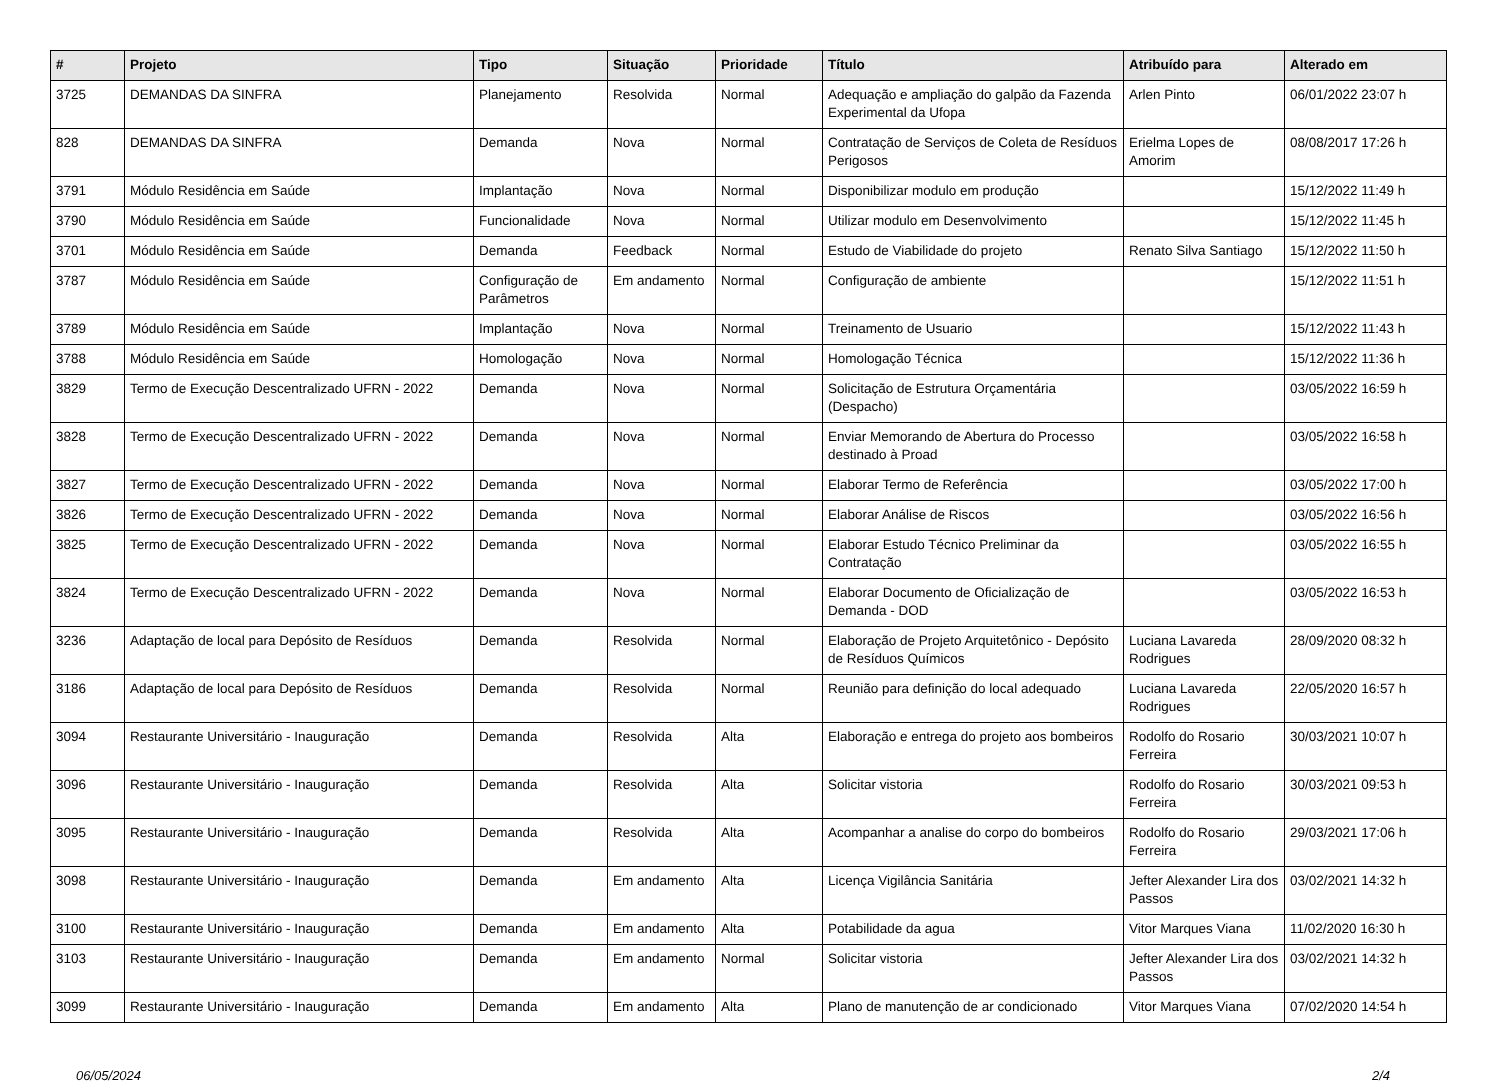| # | Projeto | Tipo | Situação | Prioridade | Título | Atribuído para | Alterado em |
| --- | --- | --- | --- | --- | --- | --- | --- |
| 3725 | DEMANDAS DA SINFRA | Planejamento | Resolvida | Normal | Adequação e ampliação do galpão da Fazenda Experimental da Ufopa | Arlen Pinto | 06/01/2022 23:07 h |
| 828 | DEMANDAS DA SINFRA | Demanda | Nova | Normal | Contratação de Serviços de Coleta de Resíduos Perigosos | Erielma Lopes de Amorim | 08/08/2017 17:26 h |
| 3791 | Módulo Residência em Saúde | Implantação | Nova | Normal | Disponibilizar modulo em produção | | 15/12/2022 11:49 h |
| 3790 | Módulo Residência em Saúde | Funcionalidade | Nova | Normal | Utilizar modulo em Desenvolvimento | | 15/12/2022 11:45 h |
| 3701 | Módulo Residência em Saúde | Demanda | Feedback | Normal | Estudo de Viabilidade do projeto | Renato Silva Santiago | 15/12/2022 11:50 h |
| 3787 | Módulo Residência em Saúde | Configuração de Parâmetros | Em andamento | Normal | Configuração de ambiente | | 15/12/2022 11:51 h |
| 3789 | Módulo Residência em Saúde | Implantação | Nova | Normal | Treinamento de Usuario | | 15/12/2022 11:43 h |
| 3788 | Módulo Residência em Saúde | Homologação | Nova | Normal | Homologação Técnica | | 15/12/2022 11:36 h |
| 3829 | Termo de Execução Descentralizado UFRN - 2022 | Demanda | Nova | Normal | Solicitação de Estrutura Orçamentária (Despacho) | | 03/05/2022 16:59 h |
| 3828 | Termo de Execução Descentralizado UFRN - 2022 | Demanda | Nova | Normal | Enviar Memorando de Abertura do Processo destinado à Proad | | 03/05/2022 16:58 h |
| 3827 | Termo de Execução Descentralizado UFRN - 2022 | Demanda | Nova | Normal | Elaborar Termo de Referência | | 03/05/2022 17:00 h |
| 3826 | Termo de Execução Descentralizado UFRN - 2022 | Demanda | Nova | Normal | Elaborar Análise de Riscos | | 03/05/2022 16:56 h |
| 3825 | Termo de Execução Descentralizado UFRN - 2022 | Demanda | Nova | Normal | Elaborar Estudo Técnico Preliminar da Contratação | | 03/05/2022 16:55 h |
| 3824 | Termo de Execução Descentralizado UFRN - 2022 | Demanda | Nova | Normal | Elaborar Documento de Oficialização de Demanda - DOD | | 03/05/2022 16:53 h |
| 3236 | Adaptação de local para Depósito de Resíduos | Demanda | Resolvida | Normal | Elaboração de Projeto Arquitetônico - Depósito de Resíduos Químicos | Luciana Lavareda Rodrigues | 28/09/2020 08:32 h |
| 3186 | Adaptação de local para Depósito de Resíduos | Demanda | Resolvida | Normal | Reunião para definição do local adequado | Luciana Lavareda Rodrigues | 22/05/2020 16:57 h |
| 3094 | Restaurante Universitário - Inauguração | Demanda | Resolvida | Alta | Elaboração e entrega do projeto aos bombeiros | Rodolfo do Rosario Ferreira | 30/03/2021 10:07 h |
| 3096 | Restaurante Universitário - Inauguração | Demanda | Resolvida | Alta | Solicitar vistoria | Rodolfo do Rosario Ferreira | 30/03/2021 09:53 h |
| 3095 | Restaurante Universitário - Inauguração | Demanda | Resolvida | Alta | Acompanhar a analise do corpo do bombeiros | Rodolfo do Rosario Ferreira | 29/03/2021 17:06 h |
| 3098 | Restaurante Universitário - Inauguração | Demanda | Em andamento | Alta | Licença Vigilância Sanitária | Jefter Alexander Lira dos Passos | 03/02/2021 14:32 h |
| 3100 | Restaurante Universitário - Inauguração | Demanda | Em andamento | Alta | Potabilidade da agua | Vitor Marques Viana | 11/02/2020 16:30 h |
| 3103 | Restaurante Universitário - Inauguração | Demanda | Em andamento | Normal | Solicitar vistoria | Jefter Alexander Lira dos Passos | 03/02/2021 14:32 h |
| 3099 | Restaurante Universitário - Inauguração | Demanda | Em andamento | Alta | Plano de manutenção de ar condicionado | Vitor Marques Viana | 07/02/2020 14:54 h |
06/05/2024 2/4